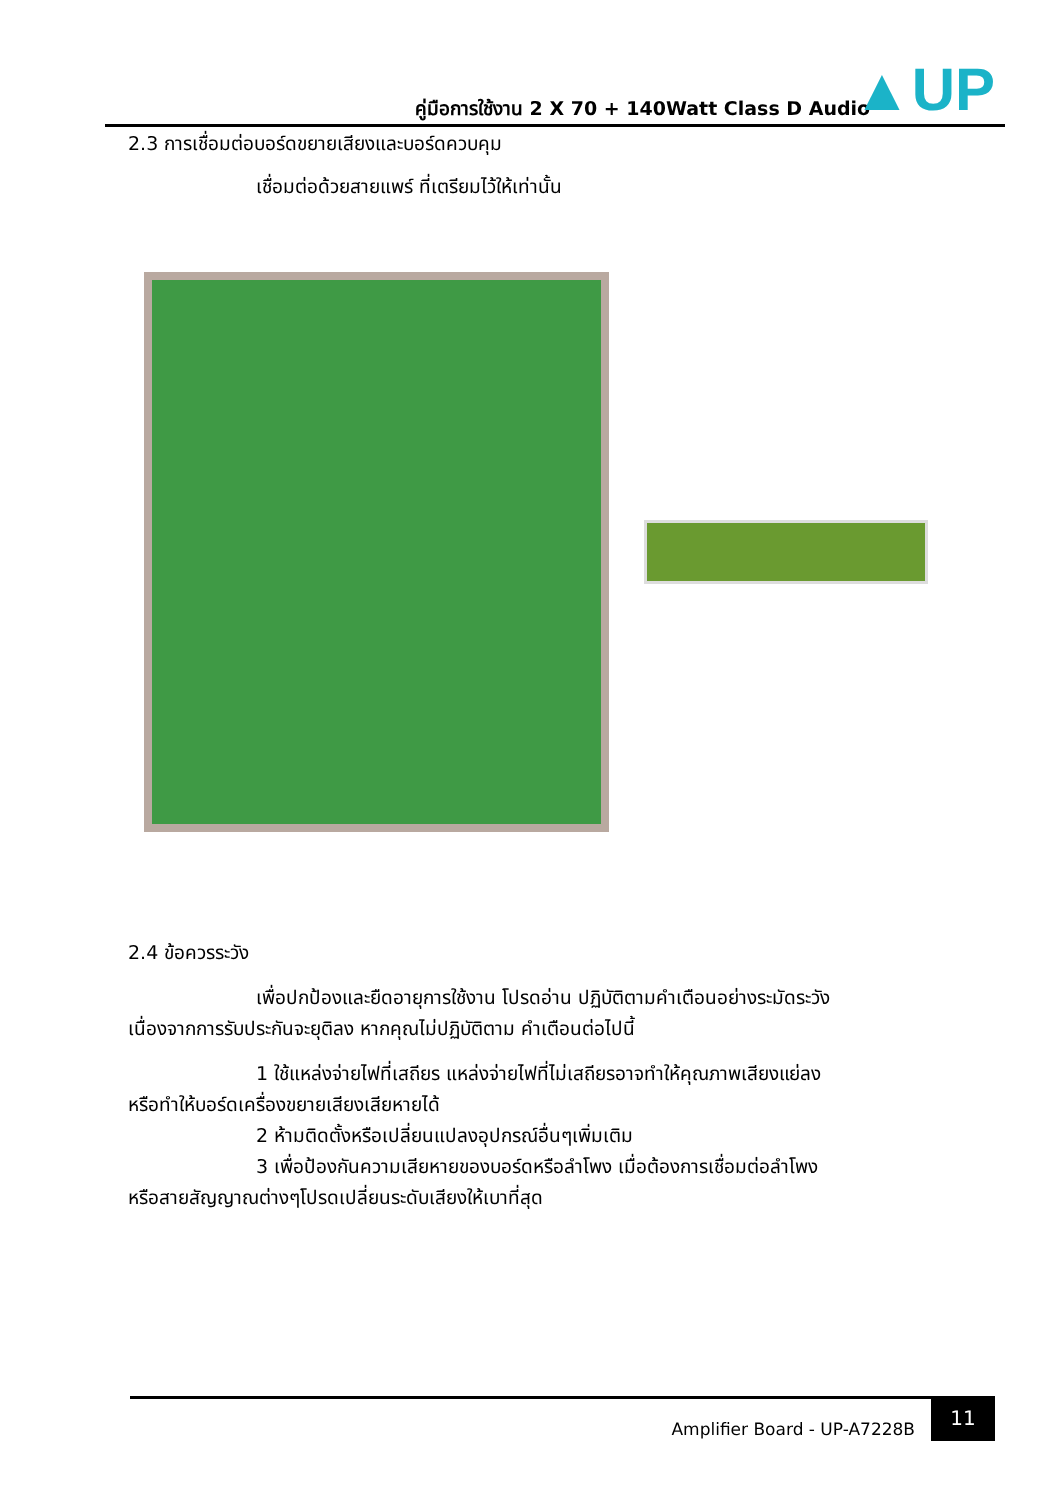คู่มือการใช้งาน 2 X 70 + 140Watt Class D Audio
▲UP
2.3 การเชื่อมต่อบอร์ดขยายเสียงและบอร์ดควบคุม
เชื่อมต่อด้วยสายแพร์ ที่เตรียมไว้ให้เท่านั้น
2.4 ข้อควรระวัง
เพื่อปกป้องและยืดอายุการใช้งาน โปรดอ่าน ปฏิบัติตามคำเตือนอย่างระมัดระวัง
เนื่องจากการรับประกันจะยุติลง หากคุณไม่ปฏิบัติตาม คำเตือนต่อไปนี้
1 ใช้แหล่งจ่ายไฟที่เสถียร แหล่งจ่ายไฟที่ไม่เสถียรอาจทำให้คุณภาพเสียงแย่ลง
หรือทำให้บอร์ดเครื่องขยายเสียงเสียหายได้
2 ห้ามติดตั้งหรือเปลี่ยนแปลงอุปกรณ์อื่นๆเพิ่มเติม
3 เพื่อป้องกันความเสียหายของบอร์ดหรือลำโพง เมื่อต้องการเชื่อมต่อลำโพง
หรือสายสัญญาณต่างๆโปรดเปลี่ยนระดับเสียงให้เบาที่สุด
Amplifier Board - UP-A7228B
11